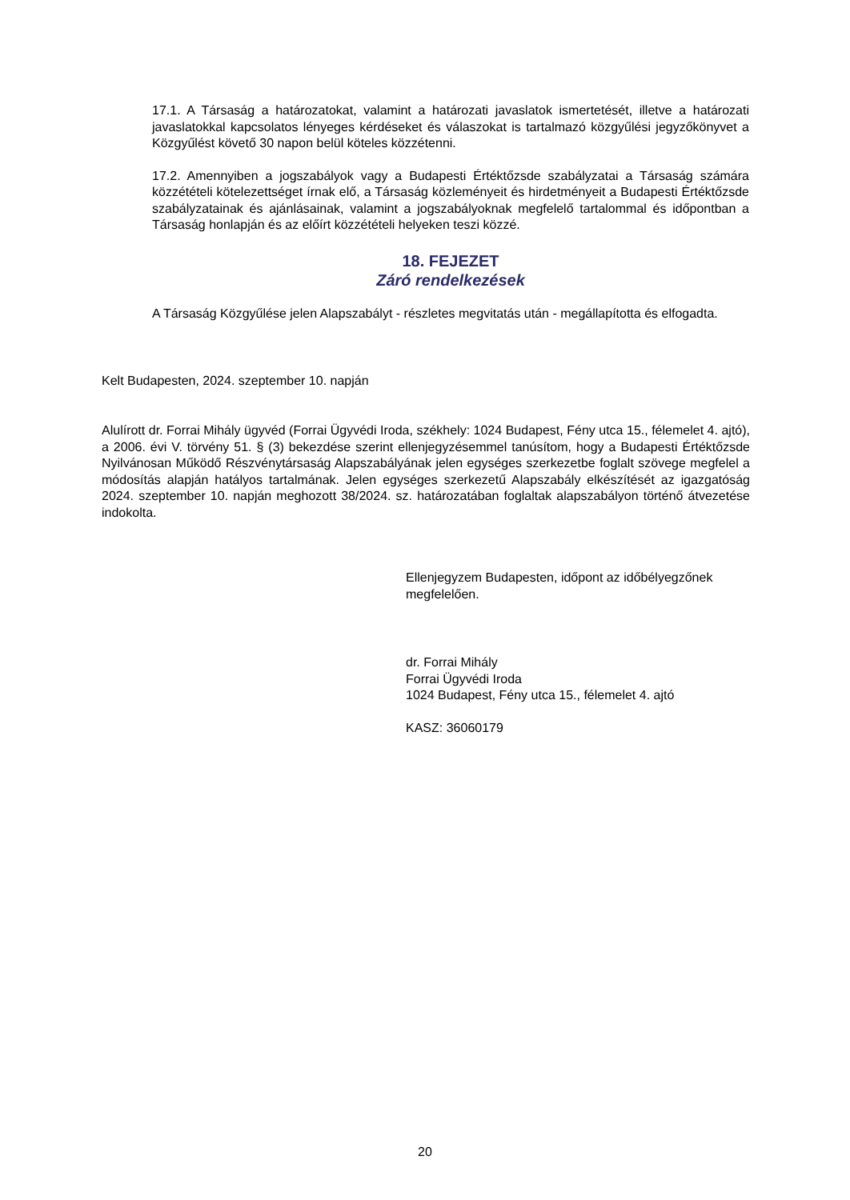17.1. A Társaság a határozatokat, valamint a határozati javaslatok ismertetését, illetve a határozati javaslatokkal kapcsolatos lényeges kérdéseket és válaszokat is tartalmazó közgyűlési jegyzőkönyvet a Közgyűlést követő 30 napon belül köteles közzétenni.
17.2. Amennyiben a jogszabályok vagy a Budapesti Értéktőzsde szabályzatai a Társaság számára közzétételi kötelezettséget írnak elő, a Társaság közleményeit és hirdetményeit a Budapesti Értéktőzsde szabályzatainak és ajánlásainak, valamint a jogszabályoknak megfelelő tartalommal és időpontban a Társaság honlapján és az előírt közzétételi helyeken teszi közzé.
18. FEJEZET
Záró rendelkezések
A Társaság Közgyűlése jelen Alapszabályt - részletes megvitatás után - megállapította és elfogadta.
Kelt Budapesten, 2024. szeptember 10. napján
Alulírott dr. Forrai Mihály ügyvéd (Forrai Ügyvédi Iroda, székhely: 1024 Budapest, Fény utca 15., félemelet 4. ajtó), a 2006. évi V. törvény 51. § (3) bekezdése szerint ellenjegyzésemmel tanúsítom, hogy a Budapesti Értéktőzsde Nyilvánosan Működő Részvénytársaság Alapszabályának jelen egységes szerkezetbe foglalt szövege megfelel a módosítás alapján hatályos tartalmának. Jelen egységes szerkezetű Alapszabály elkészítését az igazgatóság 2024. szeptember 10. napján meghozott 38/2024. sz. határozatában foglaltak alapszabályon történő átvezetése indokolta.
Ellenjegyzem Budapesten, időpont az időbélyegzőnek megfelelően.
dr. Forrai Mihály
Forrai Ügyvédi Iroda
1024 Budapest, Fény utca 15., félemelet 4. ajtó
KASZ: 36060179
20